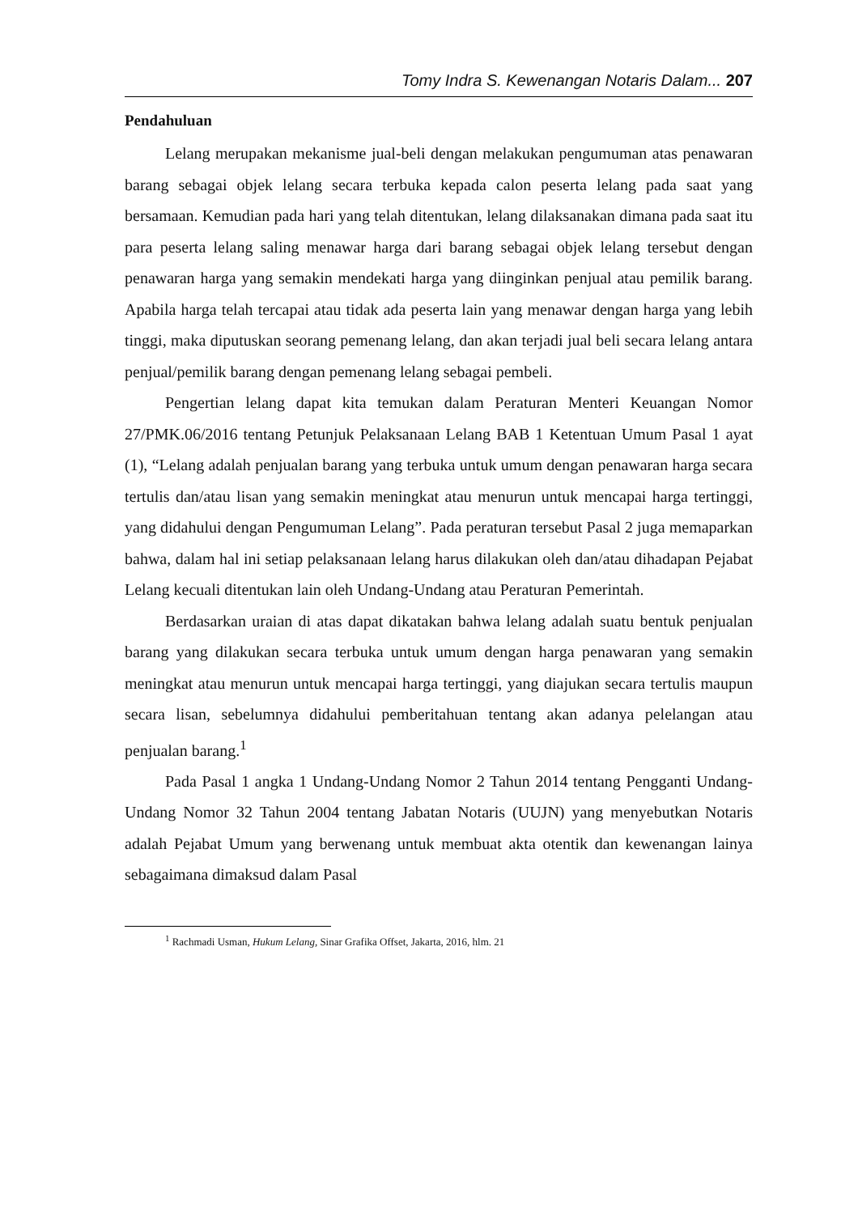Tomy Indra S. Kewenangan Notaris Dalam... 207
Pendahuluan
Lelang merupakan mekanisme jual-beli dengan melakukan pengumuman atas penawaran barang sebagai objek lelang secara terbuka kepada calon peserta lelang pada saat yang bersamaan. Kemudian pada hari yang telah ditentukan, lelang dilaksanakan dimana pada saat itu para peserta lelang saling menawar harga dari barang sebagai objek lelang tersebut dengan penawaran harga yang semakin mendekati harga yang diinginkan penjual atau pemilik barang. Apabila harga telah tercapai atau tidak ada peserta lain yang menawar dengan harga yang lebih tinggi, maka diputuskan seorang pemenang lelang, dan akan terjadi jual beli secara lelang antara penjual/pemilik barang dengan pemenang lelang sebagai pembeli.
Pengertian lelang dapat kita temukan dalam Peraturan Menteri Keuangan Nomor 27/PMK.06/2016 tentang Petunjuk Pelaksanaan Lelang BAB 1 Ketentuan Umum Pasal 1 ayat (1), “Lelang adalah penjualan barang yang terbuka untuk umum dengan penawaran harga secara tertulis dan/atau lisan yang semakin meningkat atau menurun untuk mencapai harga tertinggi, yang didahului dengan Pengumuman Lelang”. Pada peraturan tersebut Pasal 2 juga memaparkan bahwa, dalam hal ini setiap pelaksanaan lelang harus dilakukan oleh dan/atau dihadapan Pejabat Lelang kecuali ditentukan lain oleh Undang-Undang atau Peraturan Pemerintah.
Berdasarkan uraian di atas dapat dikatakan bahwa lelang adalah suatu bentuk penjualan barang yang dilakukan secara terbuka untuk umum dengan harga penawaran yang semakin meningkat atau menurun untuk mencapai harga tertinggi, yang diajukan secara tertulis maupun secara lisan, sebelumnya didahului pemberitahuan tentang akan adanya pelelangan atau penjualan barang.<sup>1</sup>
Pada Pasal 1 angka 1 Undang-Undang Nomor 2 Tahun 2014 tentang Pengganti Undang-Undang Nomor 32 Tahun 2004 tentang Jabatan Notaris (UUJN) yang menyebutkan Notaris adalah Pejabat Umum yang berwenang untuk membuat akta otentik dan kewenangan lainya sebagaimana dimaksud dalam Pasal
<sup>1</sup> Rachmadi Usman, Hukum Lelang, Sinar Grafika Offset, Jakarta, 2016, hlm. 21